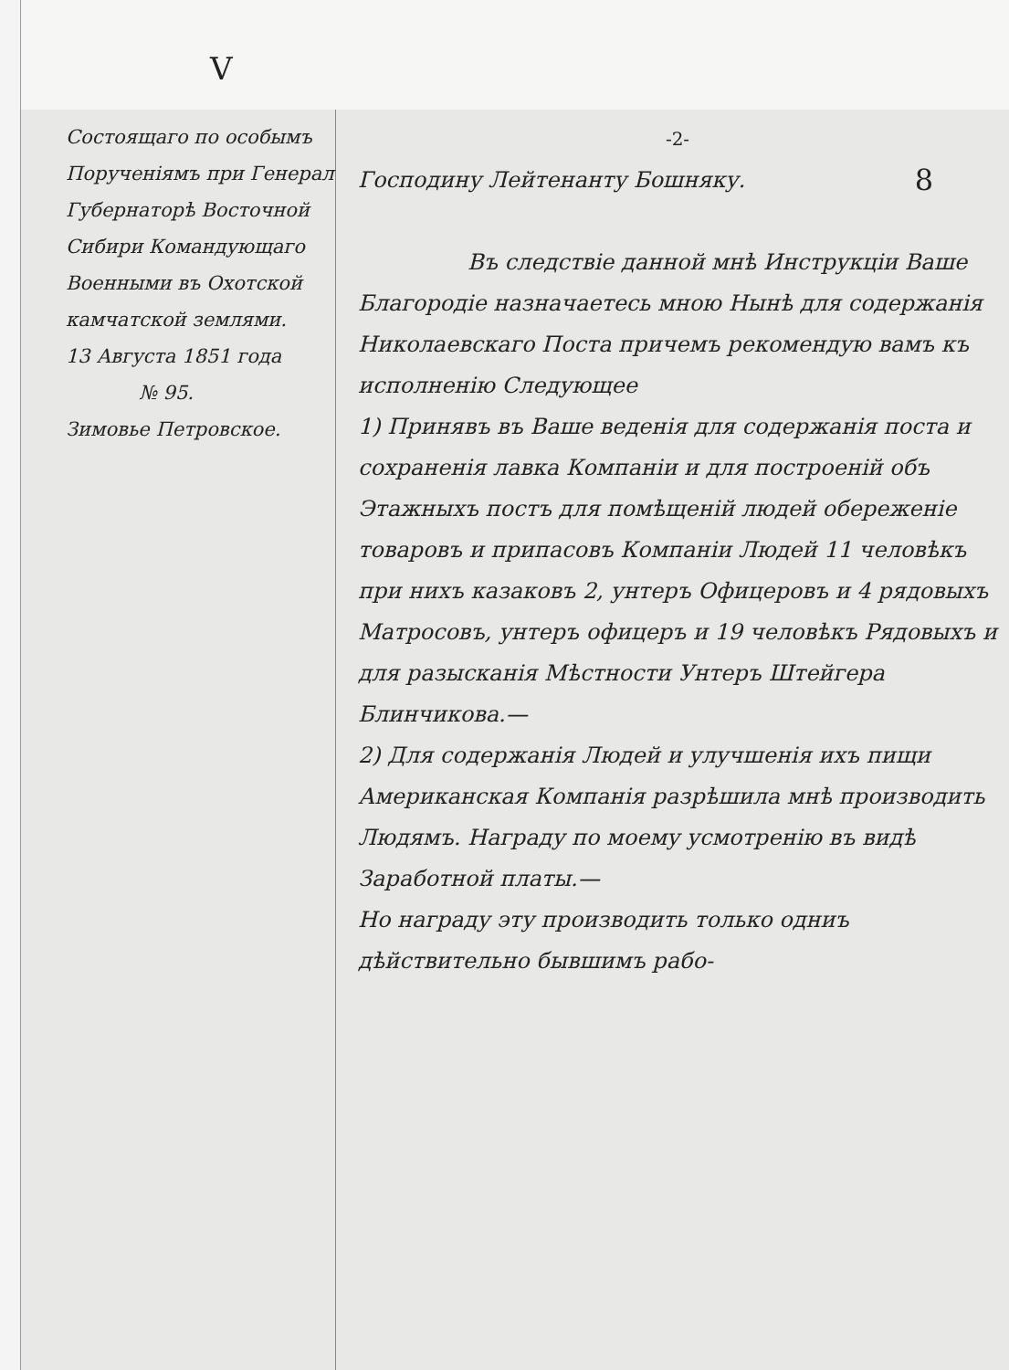V
Состоящаго по особымъ Порученіямъ при Генерал Губернаторѣ Восточной Сибири Командующаго Военными въ Охотской камчатской землями.
13 Августа 1851 года
№ 95.
Зимовье Петровское.
-2-
8 Господину Лейтенанту Бошняку.
Въ следствіе данной мнѣ Инструкціи Ваше Благородіе назначаетесь мною Нынѣ для содержанія Николаевскаго Поста причемъ рекомендую вамъ къ исполненію Следующее
1) Принявъ въ Ваше веденія для содержанія поста и сохраненія лавка Компаніи и для построеній объ Этажныхъ постъ для помѣщеній людей обереженіе товаровъ и припасовъ Компаніи Людей 11 человѣкъ при нихъ казаковъ 2, унтеръ Офицеровъ и 4 рядовыхъ Матросовъ, унтеръ офицеръ и 19 человѣкъ Рядовыхъ и для разысканія Мѣстности Унтеръ Штейгера Блинчикова.—
2) Для содержанія Людей и улучшенія ихъ пищи Американская Компанія разрѣшила мнѣ производить Людямъ. Награду по моему усмотренію въ видѣ Заработной платы.—
Но награду эту производить только одниъ дѣйствительно бывшимъ рабо-